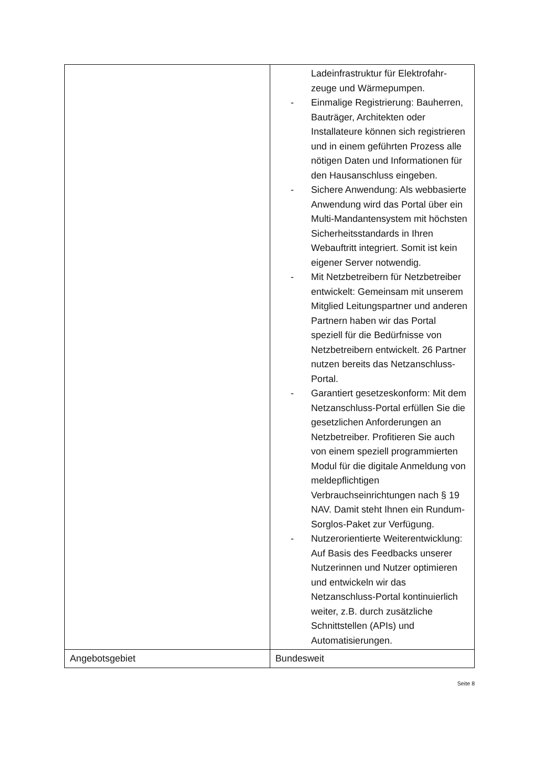| | Ladeinfrastruktur für Elektrofahr-zeuge und Wärmepumpen. - Einmalige Registrierung: Bauherren, Bauträger, Architekten oder Installateure können sich registrieren und in einem geführten Prozess alle nötigen Daten und Informationen für den Hausanschluss eingeben. - Sichere Anwendung: Als webbasierte Anwendung wird das Portal über ein Multi-Mandantensystem mit höchsten Sicherheitsstandards in Ihren Webauftritt integriert. Somit ist kein eigener Server notwendig. - Mit Netzbetreibern für Netzbetreiber entwickelt: Gemeinsam mit unserem Mitglied Leitungspartner und anderen Partnern haben wir das Portal speziell für die Bedürfnisse von Netzbetreibern entwickelt. 26 Partner nutzen bereits das Netzanschluss-Portal. - Garantiert gesetzeskonform: Mit dem Netzanschluss-Portal erfüllen Sie die gesetzlichen Anforderungen an Netzbetreiber. Profitieren Sie auch von einem speziell programmierten Modul für die digitale Anmeldung von meldepflichtigen Verbrauchseinrichtungen nach § 19 NAV. Damit steht Ihnen ein Rundum-Sorglos-Paket zur Verfügung. - Nutzerorientierte Weiterentwicklung: Auf Basis des Feedbacks unserer Nutzerinnen und Nutzer optimieren und entwickeln wir das Netzanschluss-Portal kontinuierlich weiter, z.B. durch zusätzliche Schnittstellen (APIs) und Automatisierungen. |
| Angebotsgebiet | Bundesweit |
Seite 8